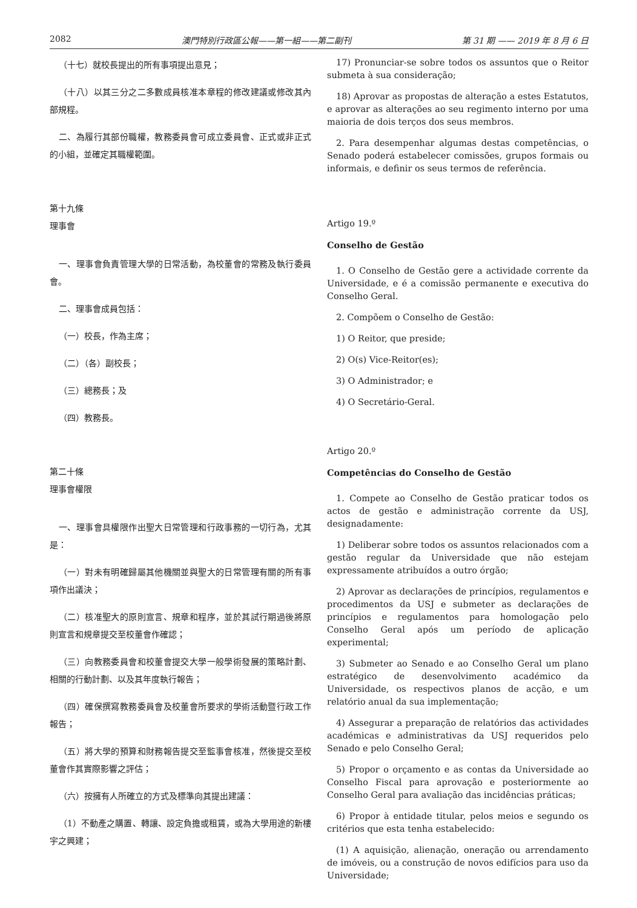2082 澳門特別行政區公報——第一組——第二副刊 第 31 期 —— 2019 年 8 月 6 日
（十七）就校長提出的所有事項提出意見；
（十八）以其三分之二多數成員核准本章程的修改建議或修改其內部規程。
二、為履行其部份職權，教務委員會可成立委員會、正式或非正式的小組，並確定其職權範圍。
第十九條
理事會
一、理事會負責管理大學的日常活動，為校董會的常務及執行委員會。
二、理事會成員包括：
（一）校長，作為主席；
（二）（各）副校長；
（三）總務長；及
（四）教務長。
第二十條
理事會權限
一、理事會具權限作出聖大日常管理和行政事務的一切行為，尤其是：
（一）對未有明確歸屬其他機關並與聖大的日常管理有關的所有事項作出議決；
（二）核准聖大的原則宣言、規章和程序，並於其試行期過後將原則宣言和規章提交至校董會作確認；
（三）向教務委員會和校董會提交大學一般學術發展的策略計劃、相關的行動計劃、以及其年度執行報告；
（四）確保撰寫教務委員會及校董會所要求的學術活動暨行政工作報告；
（五）將大學的預算和財務報告提交至監事會核准，然後提交至校董會作其實際影響之評估；
（六）按擁有人所確立的方式及標準向其提出建議：
（1）不動產之購置、轉讓、設定負擔或租賃，或為大學用途的新樓宇之興建；
17) Pronunciar-se sobre todos os assuntos que o Reitor submeta à sua consideração;
18) Aprovar as propostas de alteração a estes Estatutos, e aprovar as alterações ao seu regimento interno por uma maioria de dois terços dos seus membros.
2. Para desempenhar algumas destas competências, o Senado poderá estabelecer comissões, grupos formais ou informais, e definir os seus termos de referência.
Artigo 19.º
Conselho de Gestão
1. O Conselho de Gestão gere a actividade corrente da Universidade, e é a comissão permanente e executiva do Conselho Geral.
2. Compõem o Conselho de Gestão:
1) O Reitor, que preside;
2) O(s) Vice-Reitor(es);
3) O Administrador; e
4) O Secretário-Geral.
Artigo 20.º
Competências do Conselho de Gestão
1. Compete ao Conselho de Gestão praticar todos os actos de gestão e administração corrente da USJ, designadamente:
1) Deliberar sobre todos os assuntos relacionados com a gestão regular da Universidade que não estejam expressamente atribuídos a outro órgão;
2) Aprovar as declarações de princípios, regulamentos e procedimentos da USJ e submeter as declarações de princípios e regulamentos para homologação pelo Conselho Geral após um período de aplicação experimental;
3) Submeter ao Senado e ao Conselho Geral um plano estratégico de desenvolvimento académico da Universidade, os respectivos planos de acção, e um relatório anual da sua implementação;
4) Assegurar a preparação de relatórios das actividades académicas e administrativas da USJ requeridos pelo Senado e pelo Conselho Geral;
5) Propor o orçamento e as contas da Universidade ao Conselho Fiscal para aprovação e posteriormente ao Conselho Geral para avaliação das incidências práticas;
6) Propor à entidade titular, pelos meios e segundo os critérios que esta tenha estabelecido:
(1) A aquisição, alienação, oneração ou arrendamento de imóveis, ou a construção de novos edifícios para uso da Universidade;